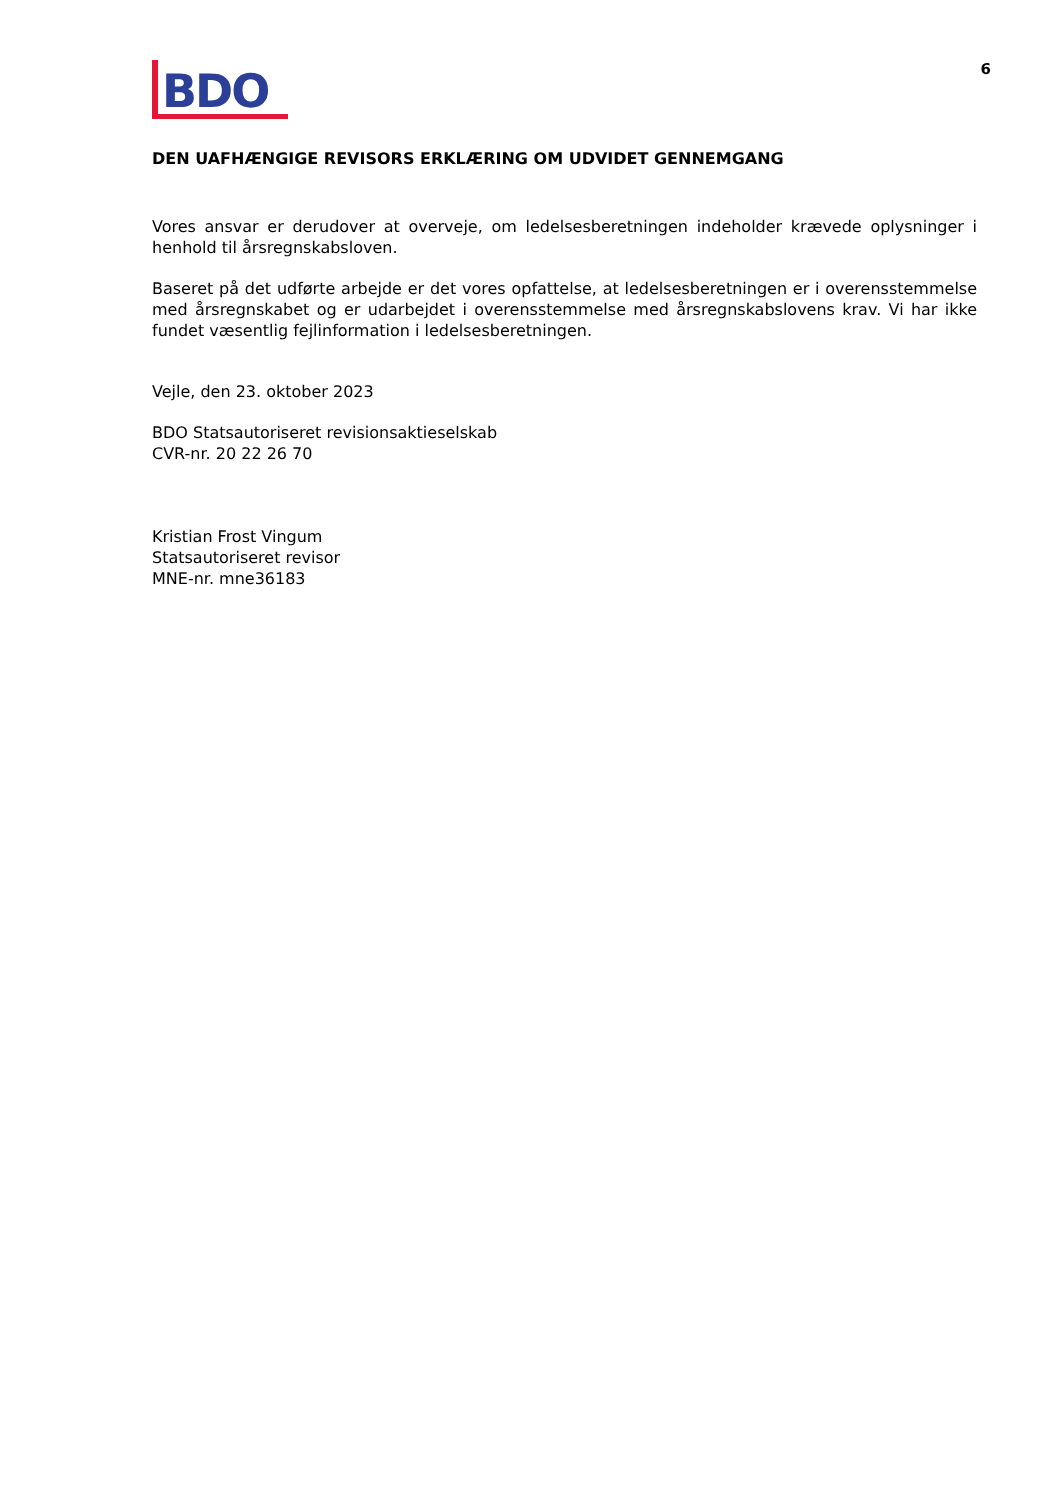BDO
6
DEN UAFHÆNGIGE REVISORS ERKLÆRING OM UDVIDET GENNEMGANG
Vores ansvar er derudover at overveje, om ledelsesberetningen indeholder krævede oplysninger i henhold til årsregnskabsloven.
Baseret på det udførte arbejde er det vores opfattelse, at ledelsesberetningen er i overensstemmelse med årsregnskabet og er udarbejdet i overensstemmelse med årsregnskabslovens krav. Vi har ikke fundet væsentlig fejlinformation i ledelsesberetningen.
Vejle, den 23. oktober 2023
BDO Statsautoriseret revisionsaktieselskab
CVR-nr. 20 22 26 70
Kristian Frost Vingum
Statsautoriseret revisor
MNE-nr. mne36183